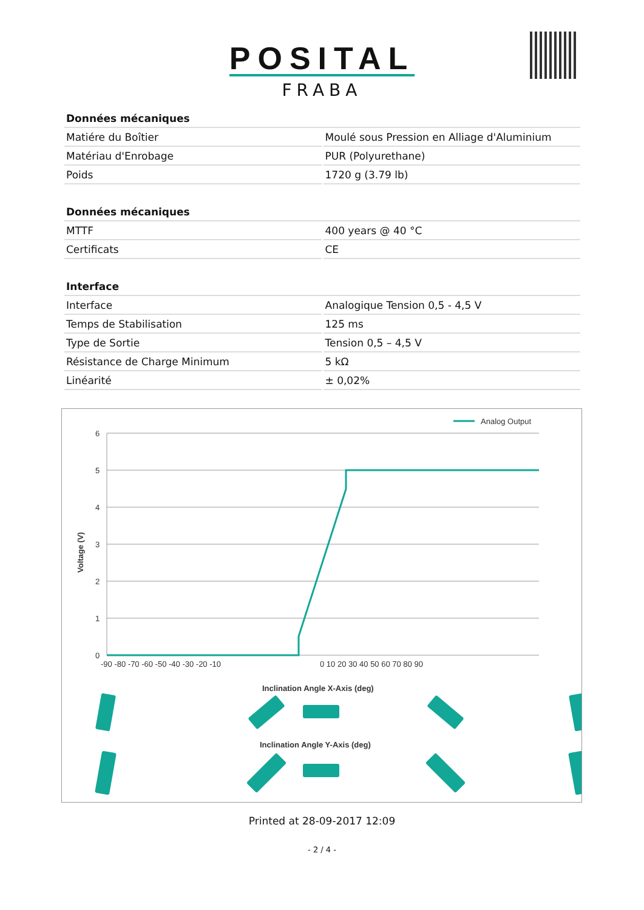POSITAL
FRABA
| Données mécaniques | |
| --- | --- |
| Matiére du Boîtier | Moulé sous Pression en Alliage d'Aluminium |
| Matériau d'Enrobage | PUR (Polyurethane) |
| Poids | 1720 g (3.79 lb) |
| Données mécaniques | |
| --- | --- |
| MTTF | 400 years @ 40 °C |
| Certificats | CE |
| Interface | |
| --- | --- |
| Interface | Analogique Tension 0,5 - 4,5 V |
| Temps de Stabilisation | 125 ms |
| Type de Sortie | Tension 0,5 – 4,5 V |
| Résistance de Charge Minimum | 5 kΩ |
| Linéarité | ± 0,02% |
Analog Output
6
5
4
3
2
1
0
Voltage (V)
-90 -80 -70 -60 -50 -40 -30 -20 -10
0 10 20 30 40 50 60 70 80 90
Inclination Angle X-Axis (deg)
Inclination Angle Y-Axis (deg)
Printed at 28-09-2017 12:09
- 2 / 4 -